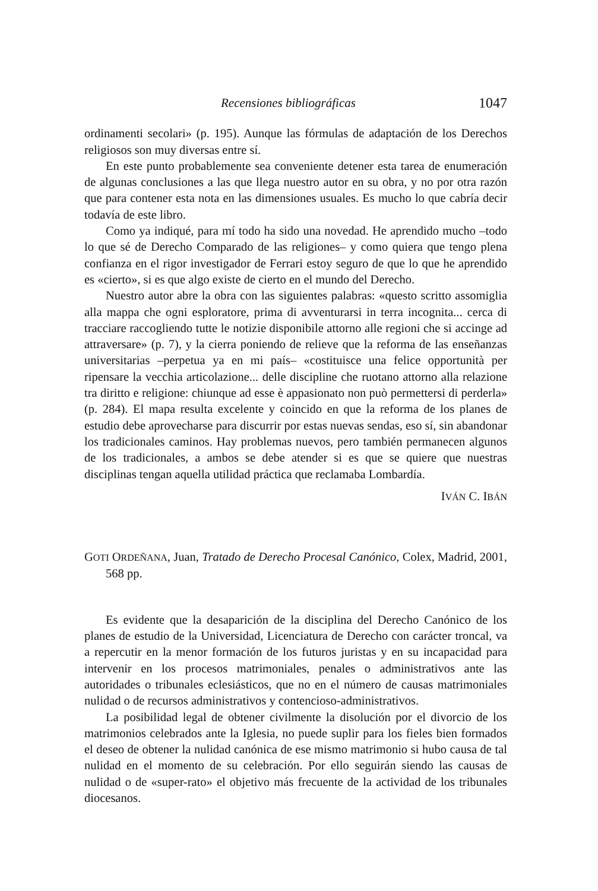Recensiones bibliográficas 1047
ordinamenti secolari» (p. 195). Aunque las fórmulas de adaptación de los Derechos religiosos son muy diversas entre sí.
En este punto probablemente sea conveniente detener esta tarea de enumeración de algunas conclusiones a las que llega nuestro autor en su obra, y no por otra razón que para contener esta nota en las dimensiones usuales. Es mucho lo que cabría decir todavía de este libro.
Como ya indiqué, para mí todo ha sido una novedad. He aprendido mucho –todo lo que sé de Derecho Comparado de las religiones– y como quiera que tengo plena confianza en el rigor investigador de Ferrari estoy seguro de que lo que he aprendido es «cierto», si es que algo existe de cierto en el mundo del Derecho.
Nuestro autor abre la obra con las siguientes palabras: «questo scritto assomiglia alla mappa che ogni esploratore, prima di avventurarsi in terra incognita... cerca di tracciare raccogliendo tutte le notizie disponibile attorno alle regioni che si accinge ad attraversare» (p. 7), y la cierra poniendo de relieve que la reforma de las enseñanzas universitarias –perpetua ya en mi país– «costituisce una felice opportunità per ripensare la vecchia articolazione... delle discipline che ruotano attorno alla relazione tra diritto e religione: chiunque ad esse è appasionato non può permettersi di perderla» (p. 284). El mapa resulta excelente y coincido en que la reforma de los planes de estudio debe aprovecharse para discurrir por estas nuevas sendas, eso sí, sin abandonar los tradicionales caminos. Hay problemas nuevos, pero también permanecen algunos de los tradicionales, a ambos se debe atender si es que se quiere que nuestras disciplinas tengan aquella utilidad práctica que reclamaba Lombardía.
IVÁN C. IBÁN
GOTI ORDEÑANA, Juan, Tratado de Derecho Procesal Canónico, Colex, Madrid, 2001, 568 pp.
Es evidente que la desaparición de la disciplina del Derecho Canónico de los planes de estudio de la Universidad, Licenciatura de Derecho con carácter troncal, va a repercutir en la menor formación de los futuros juristas y en su incapacidad para intervenir en los procesos matrimoniales, penales o administrativos ante las autoridades o tribunales eclesiásticos, que no en el número de causas matrimoniales nulidad o de recursos administrativos y contencioso-administrativos.
La posibilidad legal de obtener civilmente la disolución por el divorcio de los matrimonios celebrados ante la Iglesia, no puede suplir para los fieles bien formados el deseo de obtener la nulidad canónica de ese mismo matrimonio si hubo causa de tal nulidad en el momento de su celebración. Por ello seguirán siendo las causas de nulidad o de «super-rato» el objetivo más frecuente de la actividad de los tribunales diocesanos.